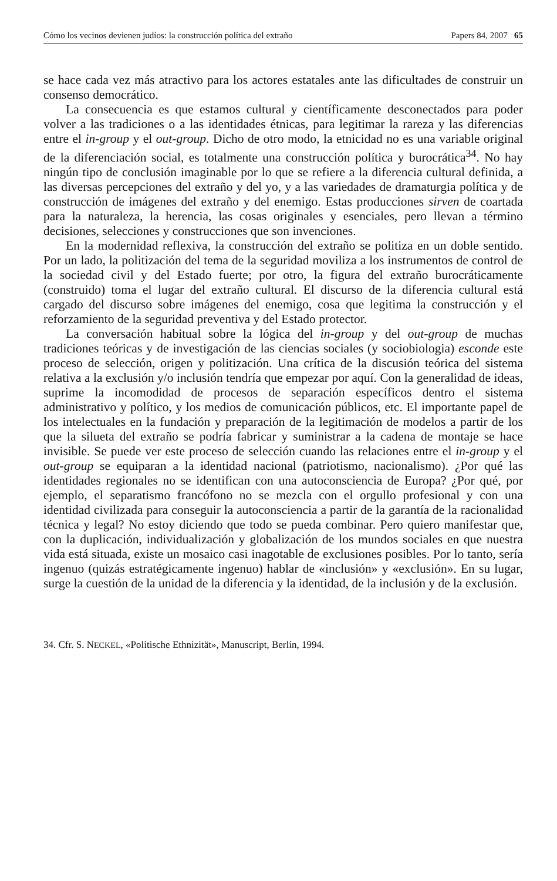Cómo los vecinos devienen judíos: la construcción política del extraño Papers 84, 2007 65
se hace cada vez más atractivo para los actores estatales ante las dificultades de construir un consenso democrático.
La consecuencia es que estamos cultural y científicamente desconectados para poder volver a las tradiciones o a las identidades étnicas, para legitimar la rareza y las diferencias entre el in-group y el out-group. Dicho de otro modo, la etnicidad no es una variable original de la diferenciación social, es totalmente una construcción política y burocrática<sup>34</sup>. No hay ningún tipo de conclusión imaginable por lo que se refiere a la diferencia cultural definida, a las diversas percepciones del extraño y del yo, y a las variedades de dramaturgia política y de construcción de imágenes del extraño y del enemigo. Estas producciones sirven de coartada para la naturaleza, la herencia, las cosas originales y esenciales, pero llevan a término decisiones, selecciones y construcciones que son invenciones.
En la modernidad reflexiva, la construcción del extraño se politiza en un doble sentido. Por un lado, la politización del tema de la seguridad moviliza a los instrumentos de control de la sociedad civil y del Estado fuerte; por otro, la figura del extraño burocráticamente (construido) toma el lugar del extraño cultural. El discurso de la diferencia cultural está cargado del discurso sobre imágenes del enemigo, cosa que legitima la construcción y el reforzamiento de la seguridad preventiva y del Estado protector.
La conversación habitual sobre la lógica del in-group y del out-group de muchas tradiciones teóricas y de investigación de las ciencias sociales (y sociobiologia) esconde este proceso de selección, origen y politización. Una crítica de la discusión teórica del sistema relativa a la exclusión y/o inclusión tendría que empezar por aquí. Con la generalidad de ideas, suprime la incomodidad de procesos de separación específicos dentro el sistema administrativo y político, y los medios de comunicación públicos, etc. El importante papel de los intelectuales en la fundación y preparación de la legitimación de modelos a partir de los que la silueta del extraño se podría fabricar y suministrar a la cadena de montaje se hace invisible. Se puede ver este proceso de selección cuando las relaciones entre el in-group y el out-group se equiparan a la identidad nacional (patriotismo, nacionalismo). ¿Por qué las identidades regionales no se identifican con una autoconsciencia de Europa? ¿Por qué, por ejemplo, el separatismo francófono no se mezcla con el orgullo profesional y con una identidad civilizada para conseguir la autoconsciencia a partir de la garantía de la racionalidad técnica y legal? No estoy diciendo que todo se pueda combinar. Pero quiero manifestar que, con la duplicación, individualización y globalización de los mundos sociales en que nuestra vida está situada, existe un mosaico casi inagotable de exclusiones posibles. Por lo tanto, sería ingenuo (quizás estratégicamente ingenuo) hablar de «inclusión» y «exclusión». En su lugar, surge la cuestión de la unidad de la diferencia y la identidad, de la inclusión y de la exclusión.
34. Cfr. S. NECKEL, «Politische Ethnizität», Manuscript, Berlín, 1994.